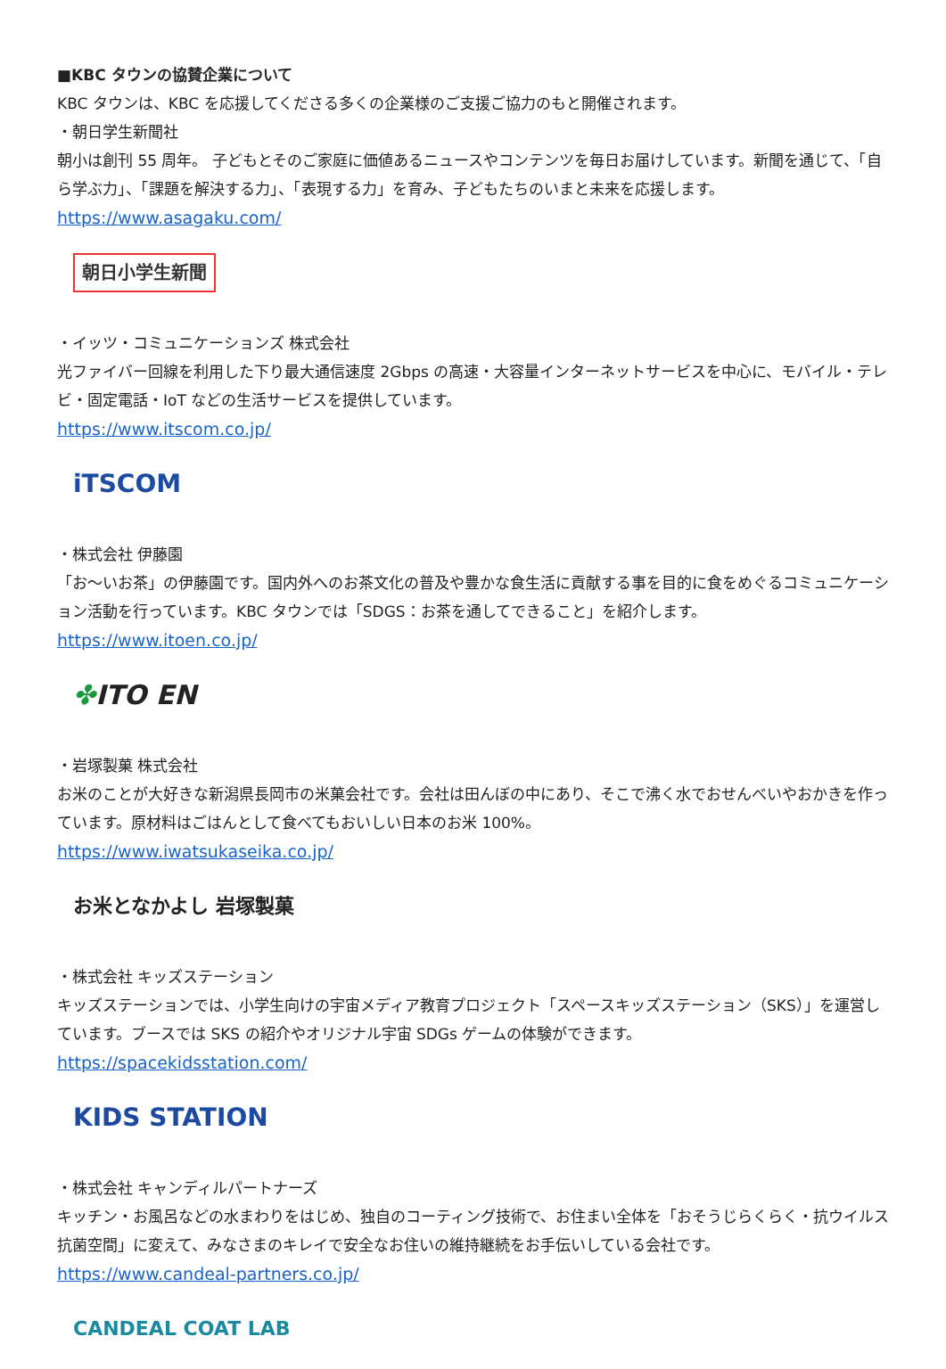■KBC タウンの協賛企業について
KBC タウンは、KBC を応援してくださる多くの企業様のご支援ご協力のもと開催されます。
・朝日学生新聞社
朝小は創刊 55 周年。 子どもとそのご家庭に価値あるニュースやコンテンツを毎日お届けしています。新聞を通じて、「自ら学ぶ力」、「課題を解決する力」、「表現する力」を育み、子どもたちのいまと未来を応援します。
https://www.asagaku.com/
朝日小学生新聞
・イッツ・コミュニケーションズ 株式会社
光ファイバー回線を利用した下り最大通信速度 2Gbps の高速・大容量インターネットサービスを中心に、モバイル・テレビ・固定電話・IoT などの生活サービスを提供しています。
https://www.itscom.co.jp/
iTSCOM
・株式会社 伊藤園
「お～いお茶」の伊藤園です。国内外へのお茶文化の普及や豊かな食生活に貢献する事を目的に食をめぐるコミュニケーション活動を行っています。KBC タウンでは「SDGS：お茶を通してできること」を紹介します。
https://www.itoen.co.jp/
✤ITO EN
・岩塚製菓 株式会社
お米のことが大好きな新潟県長岡市の米菓会社です。会社は田んぼの中にあり、そこで沸く水でおせんべいやおかきを作っています。原材料はごはんとして食べてもおいしい日本のお米 100%。
https://www.iwatsukaseika.co.jp/
お米となかよし 岩塚製菓
・株式会社 キッズステーション
キッズステーションでは、小学生向けの宇宙メディア教育プロジェクト「スペースキッズステーション（SKS）」を運営しています。ブースでは SKS の紹介やオリジナル宇宙 SDGs ゲームの体験ができます。
https://spacekidsstation.com/
KIDS STATION
・株式会社 キャンディルパートナーズ
キッチン・お風呂などの水まわりをはじめ、独自のコーティング技術で、お住まい全体を「おそうじらくらく・抗ウイルス抗菌空間」に変えて、みなさまのキレイで安全なお住いの維持継続をお手伝いしている会社です。
https://www.candeal-partners.co.jp/
CANDEAL COAT LAB